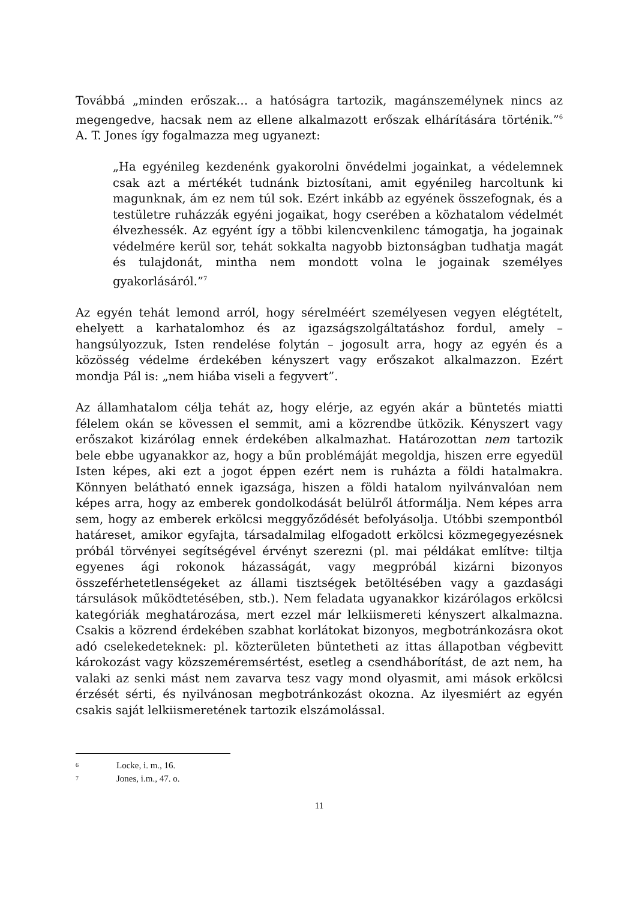Továbbá „minden erőszak… a hatóságra tartozik, magánszemélynek nincs az megengedve, hacsak nem az ellene alkalmazott erőszak elhárítására történik.”<sup>6</sup> A. T. Jones így fogalmazza meg ugyanezt:
„Ha egyénileg kezdenénk gyakorolni önvédelmi jogainkat, a védelemnek csak azt a mértékét tudnánk biztosítani, amit egyénileg harcoltunk ki magunknak, ám ez nem túl sok. Ezért inkább az egyének összefognak, és a testületre ruházzák egyéni jogaikat, hogy cserében a közhatalom védelmét élvezhessék. Az egyént így a többi kilencvenkilenc támogatja, ha jogainak védelmére kerül sor, tehát sokkalta nagyobb biztonságban tudhatja magát és tulajdonát, mintha nem mondott volna le jogainak személyes gyakorlásáról.”<sup>7</sup>
Az egyén tehát lemond arról, hogy sérelméért személyesen vegyen elégtételt, ehelyett a karhatalomhoz és az igazságszolgáltatáshoz fordul, amely – hangsúlyozzuk, Isten rendelése folytán – jogosult arra, hogy az egyén és a közösség védelme érdekében kényszert vagy erőszakot alkalmazzon. Ezért mondja Pál is: „nem hiába viseli a fegyvert”.
Az államhatalom célja tehát az, hogy elérje, az egyén akár a büntetés miatti félelem okán se kövessen el semmit, ami a közrendbe ütközik. Kényszert vagy erőszakot kizárólag ennek érdekében alkalmazhat. Határozottan nem tartozik bele ebbe ugyanakkor az, hogy a bűn problémáját megoldja, hiszen erre egyedül Isten képes, aki ezt a jogot éppen ezért nem is ruházta a földi hatalmakra. Könnyen belátható ennek igazsága, hiszen a földi hatalom nyilvánvalóan nem képes arra, hogy az emberek gondolkodását belülről átformálja. Nem képes arra sem, hogy az emberek erkölcsi meggyőződését befolyásolja. Utóbbi szempontból határeset, amikor egyfajta, társadalmilag elfogadott erkölcsi közmegegyezésnek próbál törvényei segítségével érvényt szerezni (pl. mai példákat említve: tiltja egyenes ági rokonok házasságát, vagy megpróbál kizárni bizonyos összeférhetetlenségeket az állami tisztségek betöltésében vagy a gazdasági társulások működtetésében, stb.). Nem feladata ugyanakkor kizárólagos erkölcsi kategóriák meghatározása, mert ezzel már lelkiismereti kényszert alkalmazna. Csakis a közrend érdekében szabhat korlátokat bizonyos, megbotránkozásra okot adó cselekedeteknek: pl. közterületen büntetheti az ittas állapotban végbevitt károkozást vagy közszeméremsértést, esetleg a csendháborítást, de azt nem, ha valaki az senki mást nem zavarva tesz vagy mond olyasmit, ami mások erkölcsi érzését sérti, és nyilvánosan megbotránkozást okozna. Az ilyesmiért az egyén csakis saját lelkiismeretének tartozik elszámolással.
6 Locke, i. m., 16.
7 Jones, i.m., 47. o.
11